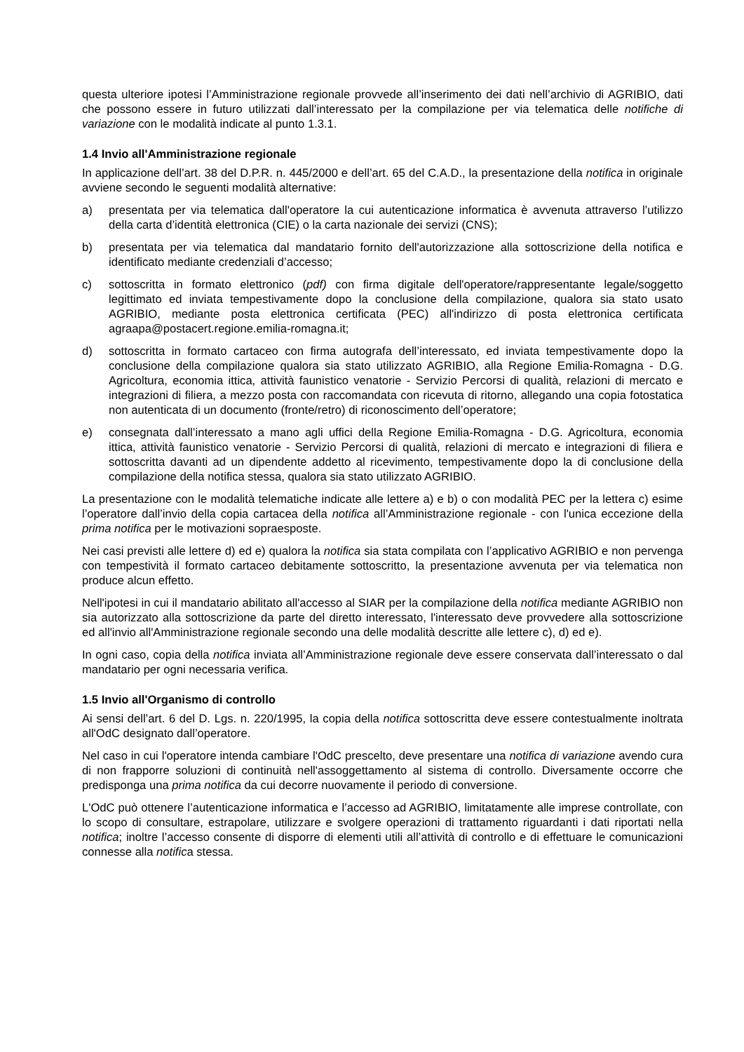questa ulteriore ipotesi l’Amministrazione regionale provvede all’inserimento dei dati nell’archivio di AGRIBIO, dati che possono essere in futuro utilizzati dall’interessato per la compilazione per via telematica delle notifiche di variazione con le modalità indicate al punto 1.3.1.
1.4 Invio all'Amministrazione regionale
In applicazione dell’art. 38 del D.P.R. n. 445/2000 e dell’art. 65 del C.A.D., la presentazione della notifica in originale avviene secondo le seguenti modalità alternative:
a) presentata per via telematica dall'operatore la cui autenticazione informatica è avvenuta attraverso l’utilizzo della carta d’identità elettronica (CIE) o la carta nazionale dei servizi (CNS);
b) presentata per via telematica dal mandatario fornito dell'autorizzazione alla sottoscrizione della notifica e identificato mediante credenziali d’accesso;
c) sottoscritta in formato elettronico (pdf) con firma digitale dell'operatore/rappresentante legale/soggetto legittimato ed inviata tempestivamente dopo la conclusione della compilazione, qualora sia stato usato AGRIBIO, mediante posta elettronica certificata (PEC) all'indirizzo di posta elettronica certificata agraapa@postacert.regione.emilia-romagna.it;
d) sottoscritta in formato cartaceo con firma autografa dell’interessato, ed inviata tempestivamente dopo la conclusione della compilazione qualora sia stato utilizzato AGRIBIO, alla Regione Emilia-Romagna - D.G. Agricoltura, economia ittica, attività faunistico venatorie - Servizio Percorsi di qualità, relazioni di mercato e integrazioni di filiera, a mezzo posta con raccomandata con ricevuta di ritorno, allegando una copia fotostatica non autenticata di un documento (fronte/retro) di riconoscimento dell’operatore;
e) consegnata dall’interessato a mano agli uffici della Regione Emilia-Romagna - D.G. Agricoltura, economia ittica, attività faunistico venatorie - Servizio Percorsi di qualità, relazioni di mercato e integrazioni di filiera e sottoscritta davanti ad un dipendente addetto al ricevimento, tempestivamente dopo la di conclusione della compilazione della notifica stessa, qualora sia stato utilizzato AGRIBIO.
La presentazione con le modalità telematiche indicate alle lettere a) e b) o con modalità PEC per la lettera c) esime l’operatore dall’invio della copia cartacea della notifica all’Amministrazione regionale - con l'unica eccezione della prima notifica per le motivazioni sopraesposte.
Nei casi previsti alle lettere d) ed e) qualora la notifica sia stata compilata con l’applicativo AGRIBIO e non pervenga con tempestività il formato cartaceo debitamente sottoscritto, la presentazione avvenuta per via telematica non produce alcun effetto.
Nell'ipotesi in cui il mandatario abilitato all'accesso al SIAR per la compilazione della notifica mediante AGRIBIO non sia autorizzato alla sottoscrizione da parte del diretto interessato, l'interessato deve provvedere alla sottoscrizione ed all'invio all'Amministrazione regionale secondo una delle modalità descritte alle lettere c), d) ed e).
In ogni caso, copia della notifica inviata all’Amministrazione regionale deve essere conservata dall’interessato o dal mandatario per ogni necessaria verifica.
1.5 Invio all'Organismo di controllo
Ai sensi dell’art. 6 del D. Lgs. n. 220/1995, la copia della notifica sottoscritta deve essere contestualmente inoltrata all'OdC designato dall’operatore.
Nel caso in cui l'operatore intenda cambiare l'OdC prescelto, deve presentare una notifica di variazione avendo cura di non frapporre soluzioni di continuità nell'assoggettamento al sistema di controllo. Diversamente occorre che predisponga una prima notifica da cui decorre nuovamente il periodo di conversione.
L'OdC può ottenere l’autenticazione informatica e l’accesso ad AGRIBIO, limitatamente alle imprese controllate, con lo scopo di consultare, estrapolare, utilizzare e svolgere operazioni di trattamento riguardanti i dati riportati nella notifica; inoltre l’accesso consente di disporre di elementi utili all’attività di controllo e di effettuare le comunicazioni connesse alla notifica stessa.